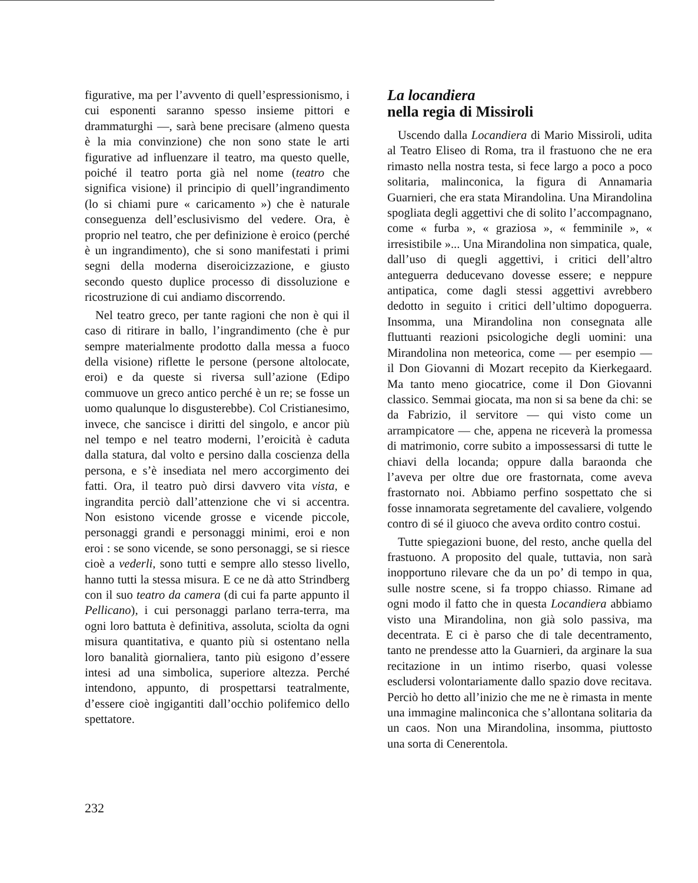figurative, ma per l’avvento di quell’espressionismo, i cui esponenti saranno spesso insieme pittori e drammaturghi —, sarà bene precisare (almeno questa è la mia convinzione) che non sono state le arti figurative ad influenzare il teatro, ma questo quelle, poiché il teatro porta già nel nome (teatro che significa visione) il principio di quell’ingrandimento (lo si chiami pure « caricamento ») che è naturale conseguenza dell’esclusivismo del vedere. Ora, è proprio nel teatro, che per definizione è eroico (perché è un ingrandimento), che si sono manifestati i primi segni della moderna diseroicizzazione, e giusto secondo questo duplice processo di dissoluzione e ricostruzione di cui andiamo discorrendo.
Nel teatro greco, per tante ragioni che non è qui il caso di ritirare in ballo, l’ingrandimento (che è pur sempre materialmente prodotto dalla messa a fuoco della visione) riflette le persone (persone altolocate, eroi) e da queste si riversa sull’azione (Edipo commuove un greco antico perché è un re; se fosse un uomo qualunque lo disgusterebbe). Col Cristianesimo, invece, che sancisce i diritti del singolo, e ancor più nel tempo e nel teatro moderni, l’eroicità è caduta dalla statura, dal volto e persino dalla coscienza della persona, e s’è insediata nel mero accorgimento dei fatti. Ora, il teatro può dirsi davvero vita vista, e ingrandita perciò dall’attenzione che vi si accentra. Non esistono vicende grosse e vicende piccole, personaggi grandi e personaggi minimi, eroi e non eroi : se sono vicende, se sono personaggi, se si riesce cioè a vederli, sono tutti e sempre allo stesso livello, hanno tutti la stessa misura. E ce ne dà atto Strindberg con il suo teatro da camera (di cui fa parte appunto il Pellicano), i cui personaggi parlano terra-terra, ma ogni loro battuta è definitiva, assoluta, sciolta da ogni misura quantitativa, e quanto più si ostentano nella loro banalità giornaliera, tanto più esigono d’essere intesi ad una simbolica, superiore altezza. Perché intendono, appunto, di prospettarsi teatralmente, d’essere cioè ingigantiti dall’occhio polifemico dello spettatore.
La locandiera
nella regia di Missiroli
Uscendo dalla Locandiera di Mario Missiroli, udita al Teatro Eliseo di Roma, tra il frastuono che ne era rimasto nella nostra testa, si fece largo a poco a poco solitaria, malinconica, la figura di Annamaria Guarnieri, che era stata Mirandolina. Una Mirandolina spogliata degli aggettivi che di solito l’accompagnano, come « furba », « graziosa », « femminile », « irresistibile »... Una Mirandolina non simpatica, quale, dall’uso di quegli aggettivi, i critici dell’altro anteguerra deducevano dovesse essere; e neppure antipatica, come dagli stessi aggettivi avrebbero dedotto in seguito i critici dell’ultimo dopoguerra. Insomma, una Mirandolina non consegnata alle fluttuanti reazioni psicologiche degli uomini: una Mirandolina non meteorica, come — per esempio — il Don Giovanni di Mozart recepito da Kierkegaard. Ma tanto meno giocatrice, come il Don Giovanni classico. Semmai giocata, ma non si sa bene da chi: se da Fabrizio, il servitore — qui visto come un arrampicatore — che, appena ne riceverà la promessa di matrimonio, corre subito a impossessarsi di tutte le chiavi della locanda; oppure dalla baraonda che l’aveva per oltre due ore frastornata, come aveva frastornato noi. Abbiamo perfino sospettato che si fosse innamorata segretamente del cavaliere, volgendo contro di sé il giuoco che aveva ordito contro costui.
Tutte spiegazioni buone, del resto, anche quella del frastuono. A proposito del quale, tuttavia, non sarà inopportuno rilevare che da un po’ di tempo in qua, sulle nostre scene, si fa troppo chiasso. Rimane ad ogni modo il fatto che in questa Locandiera abbiamo visto una Mirandolina, non già solo passiva, ma decentrata. E ci è parso che di tale decentramento, tanto ne prendesse atto la Guarnieri, da arginare la sua recitazione in un intimo riserbo, quasi volesse escludersi volontariamente dallo spazio dove recitava. Perciò ho detto all’inizio che me ne è rimasta in mente una immagine malinconica che s’allontana solitaria da un caos. Non una Mirandolina, insomma, piuttosto una sorta di Cenerentola.
232